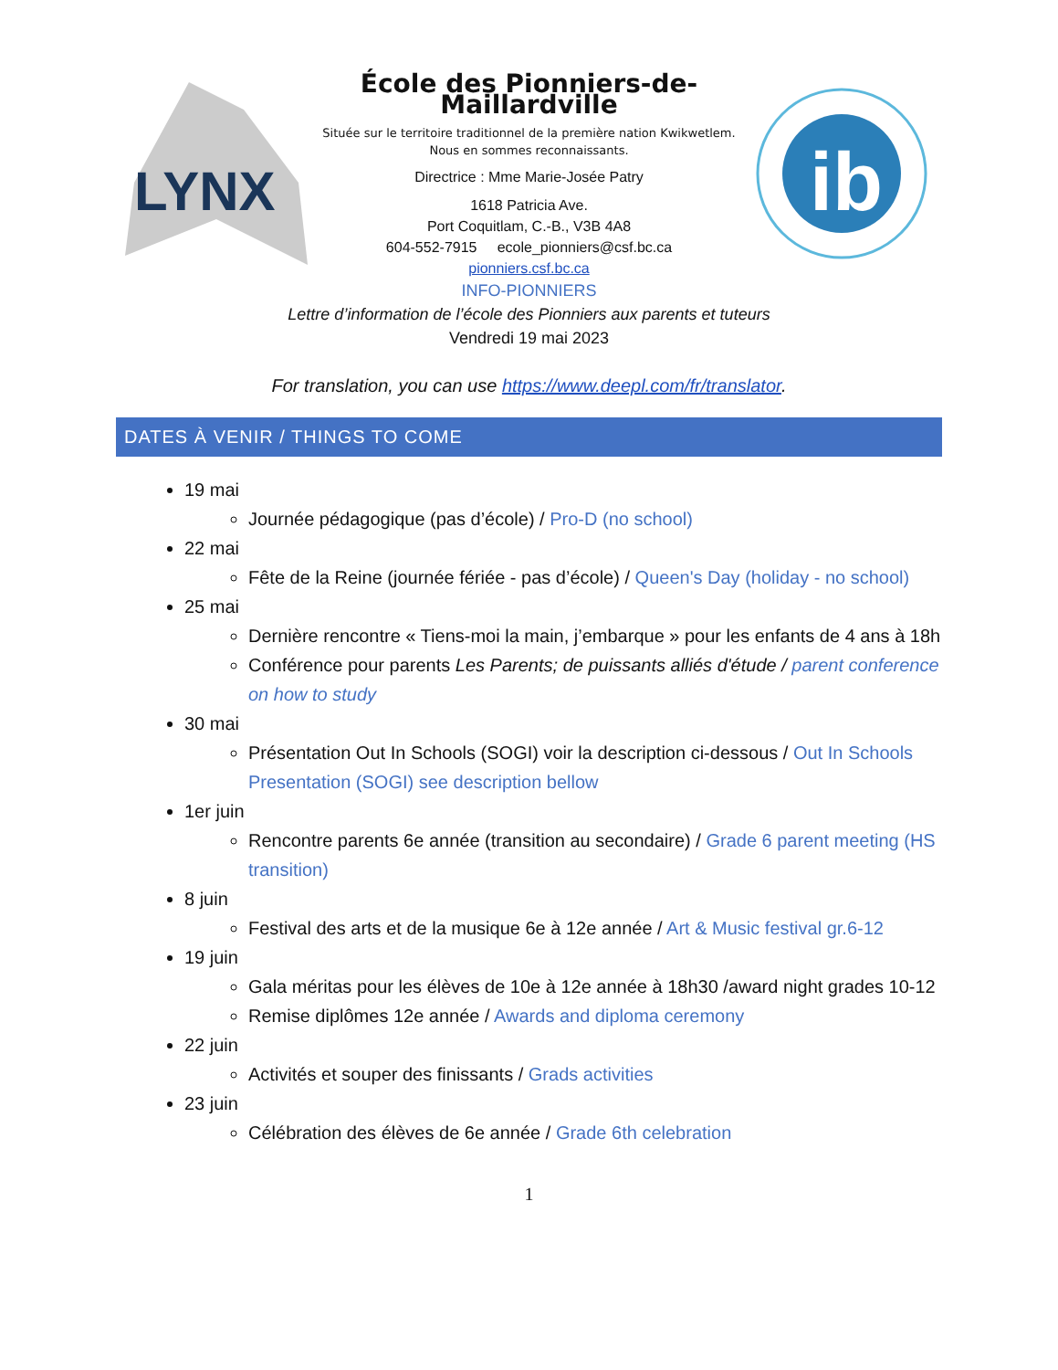LYNX
École des Pionniers-de-Maillardville
Située sur le territoire traditionnel de la première nation Kwikwetlem.
Nous en sommes reconnaissants.
Directrice : Mme Marie-Josée Patry
1618 Patricia Ave.
Port Coquitlam, C.-B., V3B 4A8
604-552-7915 ecole_pionniers@csf.bc.ca
pionniers.csf.bc.ca
ib
INFO-PIONNIERS
Lettre d’information de l’école des Pionniers aux parents et tuteurs
Vendredi 19 mai 2023
For translation, you can use https://www.deepl.com/fr/translator.
DATES À VENIR / THINGS TO COME
19 mai
Journée pédagogique (pas d’école) / Pro-D (no school)
22 mai
Fête de la Reine (journée fériée - pas d’école) / Queen's Day (holiday - no school)
25 mai
Dernière rencontre « Tiens-moi la main, j’embarque » pour les enfants de 4 ans à 18h
Conférence pour parents Les Parents; de puissants alliés d'étude / parent conference on how to study
30 mai
Présentation Out In Schools (SOGI) voir la description ci-dessous / Out In Schools Presentation (SOGI) see description bellow
1er juin
Rencontre parents 6e année (transition au secondaire) / Grade 6 parent meeting (HS transition)
8 juin
Festival des arts et de la musique 6e à 12e année / Art & Music festival gr.6-12
19 juin
Gala méritas pour les élèves de 10e à 12e année à 18h30 /award night grades 10-12
Remise diplômes 12e année / Awards and diploma ceremony
22 juin
Activités et souper des finissants / Grads activities
23 juin
Célébration des élèves de 6e année / Grade 6th celebration
1